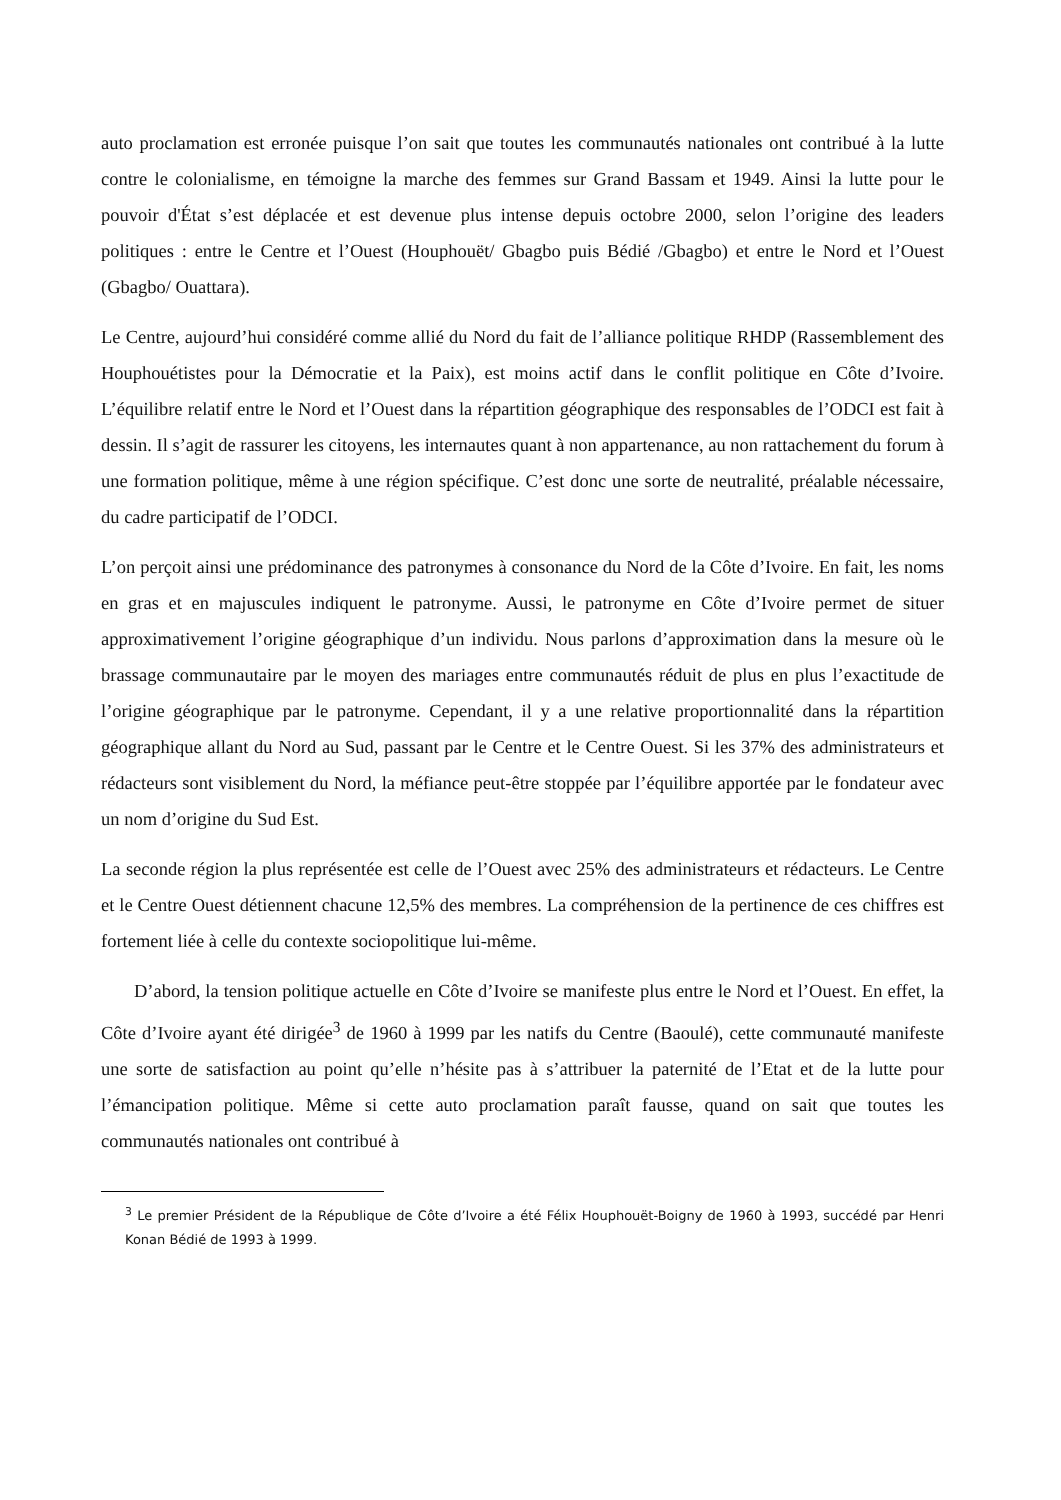auto proclamation est erronée puisque l’on sait que toutes les communautés nationales ont contribué à la lutte contre le colonialisme, en témoigne la marche des femmes sur Grand Bassam et 1949. Ainsi la lutte pour le pouvoir d'État s’est déplacée et est devenue plus intense depuis octobre 2000, selon l’origine des leaders politiques : entre le Centre et l’Ouest (Houphouët/ Gbagbo puis Bédié /Gbagbo) et entre le Nord et l’Ouest (Gbagbo/ Ouattara).
Le Centre, aujourd’hui considéré comme allié du Nord du fait de l’alliance politique RHDP (Rassemblement des Houphouétistes pour la Démocratie et la Paix), est moins actif dans le conflit politique en Côte d’Ivoire. L’équilibre relatif entre le Nord et l’Ouest dans la répartition géographique des responsables de l’ODCI est fait à dessin. Il s’agit de rassurer les citoyens, les internautes quant à non appartenance, au non rattachement du forum à une formation politique, même à une région spécifique. C’est donc une sorte de neutralité, préalable nécessaire, du cadre participatif de l’ODCI.
L’on perçoit ainsi une prédominance des patronymes à consonance du Nord de la Côte d’Ivoire. En fait, les noms en gras et en majuscules indiquent le patronyme. Aussi, le patronyme en Côte d’Ivoire permet de situer approximativement l’origine géographique d’un individu. Nous parlons d’approximation dans la mesure où le brassage communautaire par le moyen des mariages entre communautés réduit de plus en plus l’exactitude de l’origine géographique par le patronyme. Cependant, il y a une relative proportionnalité dans la répartition géographique allant du Nord au Sud, passant par le Centre et le Centre Ouest. Si les 37% des administrateurs et rédacteurs sont visiblement du Nord, la méfiance peut-être stoppée par l’équilibre apportée par le fondateur avec un nom d’origine du Sud Est.
La seconde région la plus représentée est celle de l’Ouest avec 25% des administrateurs et rédacteurs. Le Centre et le Centre Ouest détiennent chacune 12,5% des membres. La compréhension de la pertinence de ces chiffres est fortement liée à celle du contexte sociopolitique lui-même.
D’abord, la tension politique actuelle en Côte d’Ivoire se manifeste plus entre le Nord et l’Ouest. En effet, la Côte d’Ivoire ayant été dirigée<sup>3</sup> de 1960 à 1999 par les natifs du Centre (Baoulé), cette communauté manifeste une sorte de satisfaction au point qu’elle n’hésite pas à s’attribuer la paternité de l’Etat et de la lutte pour l’émancipation politique. Même si cette auto proclamation paraît fausse, quand on sait que toutes les communautés nationales ont contribué à
<sup>3</sup> Le premier Président de la République de Côte d’Ivoire a été Félix Houphouët-Boigny de 1960 à 1993, succédé par Henri Konan Bédié de 1993 à 1999.